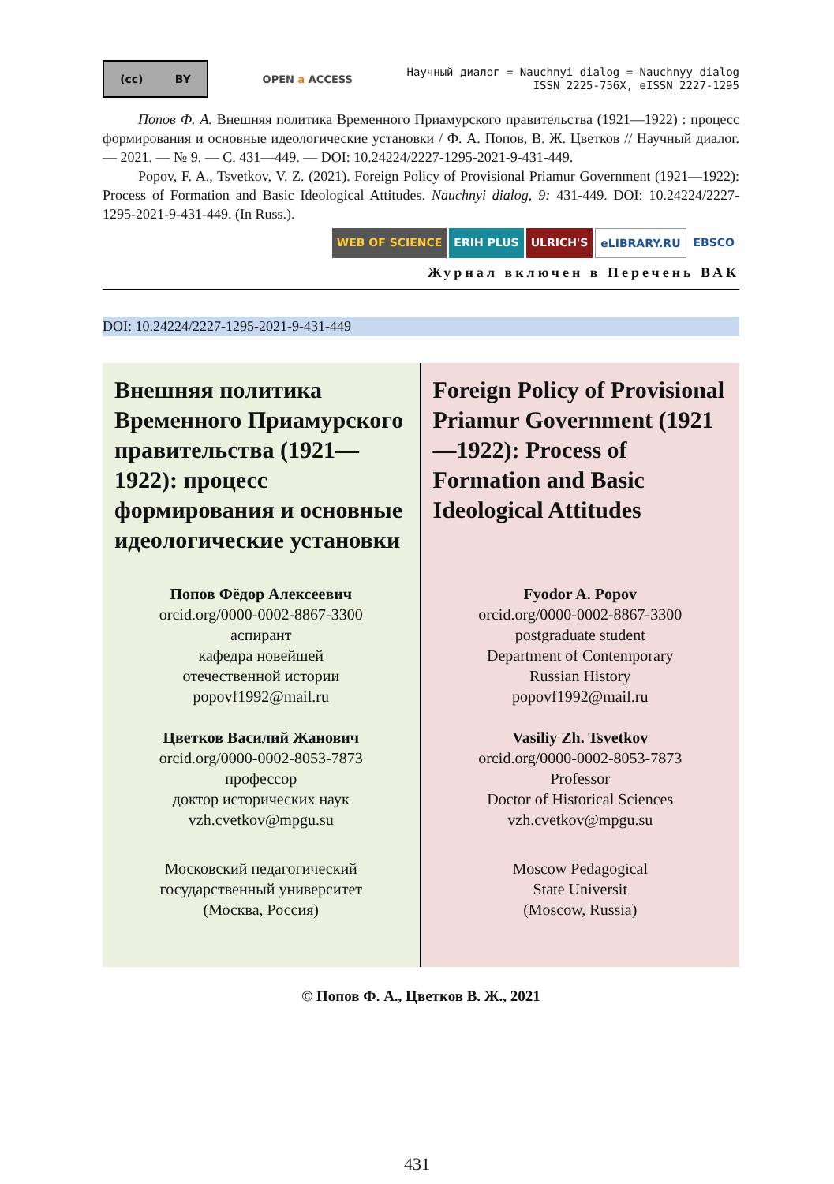(cc) BY
OPEN a ACCESS
Научный диалог = Nauchnyi dialog = Nauchnyy dialog
ISSN 2225-756X, eISSN 2227-1295
Попов Ф. А. Внешняя политика Временного Приамурского правительства (1921—1922) : процесс формирования и основные идеологические установки / Ф. А. Попов, В. Ж. Цветков // Научный диалог. — 2021. — № 9. — С. 431—449. — DOI: 10.24224/2227-1295-2021-9-431-449.
Popov, F. A., Tsvetkov, V. Z. (2021). Foreign Policy of Provisional Priamur Government (1921—1922): Process of Formation and Basic Ideological Attitudes. Nauchnyi dialog, 9: 431-449. DOI: 10.24224/2227-1295-2021-9-431-449. (In Russ.).
WEB OF SCIENCE ERIH PLUS ULRICH'S eLIBRARY.RU EBSCO
Журнал включен в Перечень ВАК
DOI: 10.24224/2227-1295-2021-9-431-449
Внешняя политика Временного Приамурского правительства (1921—1922): процесс формирования и основные идеологические установки
Попов Фёдор Алексеевич
orcid.org/0000-0002-8867-3300
аспирант
кафедра новейшей
отечественной истории
popovf1992@mail.ru
Цветков Василий Жанович
orcid.org/0000-0002-8053-7873
профессор
доктор исторических наук
vzh.cvetkov@mpgu.su
Московский педагогический
государственный университет
(Москва, Россия)
Foreign Policy of Provisional Priamur Government (1921—1922): Process of Formation and Basic Ideological Attitudes
Fyodor A. Popov
orcid.org/0000-0002-8867-3300
postgraduate student
Department of Contemporary
Russian History
popovf1992@mail.ru
Vasiliy Zh. Tsvetkov
orcid.org/0000-0002-8053-7873
Professor
Doctor of Historical Sciences
vzh.cvetkov@mpgu.su
Moscow Pedagogical
State Universit
(Moscow, Russia)
© Попов Ф. А., Цветков В. Ж., 2021
431